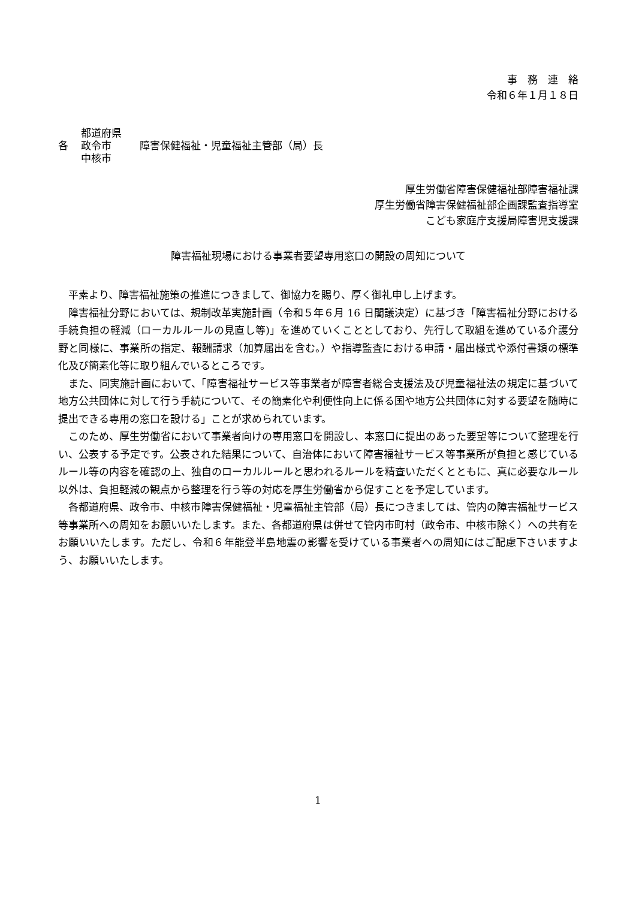事　務　連　絡
令和６年１月１８日
各
都道府県
政令市
中核市
障害保健福祉・児童福祉主管部（局）長
厚生労働省障害保健福祉部障害福祉課
厚生労働省障害保健福祉部企画課監査指導室
こども家庭庁支援局障害児支援課
障害福祉現場における事業者要望専用窓口の開設の周知について
平素より、障害福祉施策の推進につきまして、御協力を賜り、厚く御礼申し上げます。
障害福祉分野においては、規制改革実施計画（令和５年６月 16 日閣議決定）に基づき「障害福祉分野における手続負担の軽減（ローカルルールの見直し等)」を進めていくこととしており、先行して取組を進めている介護分野と同様に、事業所の指定、報酬請求（加算届出を含む。）や指導監査における申請・届出様式や添付書類の標準化及び簡素化等に取り組んでいるところです。
また、同実施計画において、「障害福祉サービス等事業者が障害者総合支援法及び児童福祉法の規定に基づいて地方公共団体に対して行う手続について、その簡素化や利便性向上に係る国や地方公共団体に対する要望を随時に提出できる専用の窓口を設ける」ことが求められています。
このため、厚生労働省において事業者向けの専用窓口を開設し、本窓口に提出のあった要望等について整理を行い、公表する予定です。公表された結果について、自治体において障害福祉サービス等事業所が負担と感じているルール等の内容を確認の上、独自のローカルルールと思われるルールを精査いただくとともに、真に必要なルール以外は、負担軽減の観点から整理を行う等の対応を厚生労働省から促すことを予定しています。
各都道府県、政令市、中核市障害保健福祉・児童福祉主管部（局）長につきましては、管内の障害福祉サービス等事業所への周知をお願いいたします。また、各都道府県は併せて管内市町村（政令市、中核市除く）への共有をお願いいたします。ただし、令和６年能登半島地震の影響を受けている事業者への周知にはご配慮下さいますよう、お願いいたします。
1